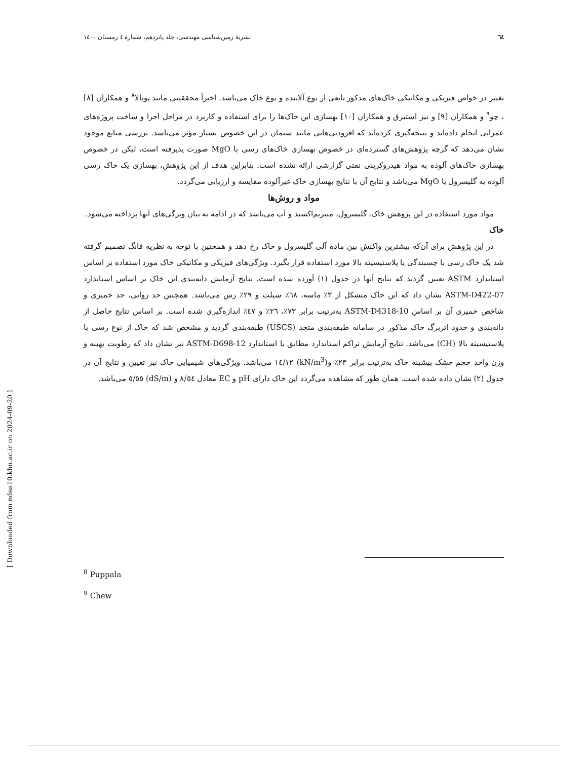٦٤ نشریهٔ زمین‌شناسی مهندسی، جلد پانزدهم، شمارهٔ ٤ زمستان ١٤٠٠
تغییر در خواص فیزیکی و مکانیکی خاک‌های مذکور تابعی از نوع آلاینده و نوع خاک می‌باشد. اخیراً محققینی مانند پوپالا<sup>٨</sup> و همکاران [٨] ، چو<sup>٩</sup> و همکاران [٩] و نیز استبرق و همکاران [١٠] بهسازی این خاک‌ها را برای استفاده و کاربرد در مراحل اجرا و ساخت پروژه‌های عمرانی انجام داده‌اند و نتیجه‌گیری کرده‌اند که افزودنی‌هایی مانند سیمان در این خصوص بسیار مؤثر می‌باشد. بررسی منابع موجود نشان می‌دهد که گرچه پژوهش‌های گسترده‌ای در خصوص بهسازی خاک‌های رسی با MgO صورت پذیرفته است، لیکن در خصوص بهسازی خاک‌های آلوده به مواد هیدروکربنی نفتی گزارشی ارائه نشده است. بنابراین هدف از این پژوهش، بهسازی یک خاک رسی آلوده به گلیسرول با MgO می‌باشد و نتایج آن با نتایج بهسازی خاک غیرآلوده مقایسه و ارزیابی می‌گردد.
مواد و روش‌ها
مواد مورد استفاده در این پژوهش خاک، گلیسرول، منیزیم‌اکسید و آب می‌باشد که در ادامه به بیان ویژگی‌های آنها پرداخته می‌شود.
خاک
در این پژوهش برای آن‌که بیشترین واکنش بین ماده آلی گلیسرول و خاک رخ دهد و همچنین با توجه به نظریه فانگ تصمیم گرفته شد یک خاک رسی با چسبندگی یا پلاستیسیته بالا مورد استفاده قرار بگیرد. ویژگی‌های فیزیکی و مکانیکی خاک مورد استفاده بر اساس استاندارد ASTM تعیین گردید که نتایج آنها در جدول (١) آورده شده است. نتایج آزمایش دانه‌بندی این خاک بر اساس استاندارد ASTM-D422-07 نشان داد که این خاک متشکل از ٣٪ ماسه، ٦٨٪ سیلت و ٢٩٪ رس می‌باشد. همچنین حد روانی، حد خمیری و شاخص خمیری آن بر اساس ASTM-D4318-10 به‌ترتیب برابر ٧٣٪، ٢٦٪ و ٤٧٪ اندازه‌گیری شده است. بر اساس نتایج حاصل از دانه‌بندی و حدود اتربرگ خاک مذکور در سامانه طبقه‌بندی متحد (USCS) طبقه‌بندی گردید و مشخص شد که خاک از نوع رسی با پلاستیسیته بالا (CH) می‌باشد. نتایج آزمایش تراکم استاندارد مطابق با استاندارد ASTM-D698-12 نیز نشان داد که رطوبت بهینه و وزن واحد حجم خشک بیشینه خاک به‌ترتیب برابر ٢٣٪ و(kN/m<sup>3</sup>) ١٤/١٢ می‌باشد. ویژگی‌های شیمیایی خاک نیز تعیین و نتایج آن در جدول (٢) نشان داده شده است. همان طور که مشاهده می‌گردد این خاک دارای pH و EC معادل ٨/٥٤ و (dS/m) ٥/٥٥ می‌باشد.
[ Downloaded from ndea10.khu.ac.ir on 2024-09-20 ]
<sup>8</sup> Puppala
<sup>9</sup> Chew